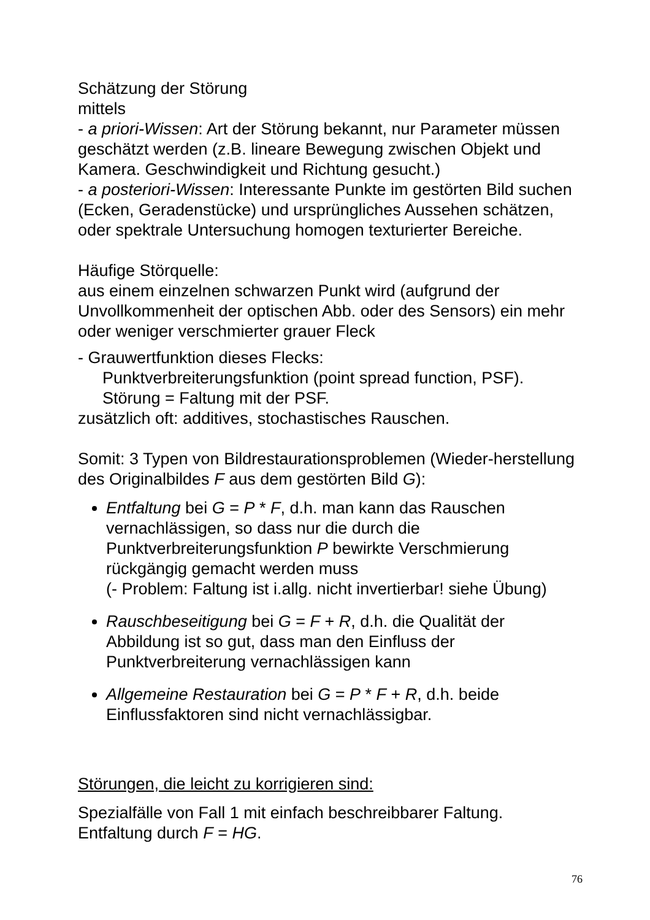Schätzung der Störung
mittels
- a priori-Wissen: Art der Störung bekannt, nur Parameter müssen geschätzt werden (z.B. lineare Bewegung zwischen Objekt und Kamera. Geschwindigkeit und Richtung gesucht.)
- a posteriori-Wissen: Interessante Punkte im gestörten Bild suchen (Ecken, Geradenstücke) und ursprüngliches Aussehen schätzen, oder spektrale Untersuchung homogen texturierter Bereiche.
Häufige Störquelle:
aus einem einzelnen schwarzen Punkt wird (aufgrund der Unvollkommenheit der optischen Abb. oder des Sensors) ein mehr oder weniger verschmierter grauer Fleck
- Grauwertfunktion dieses Flecks:
Punktverbreiterungsfunktion (point spread function, PSF).
Störung = Faltung mit der PSF.
zusätzlich oft: additives, stochastisches Rauschen.
Somit: 3 Typen von Bildrestaurationsproblemen (Wieder-herstellung des Originalbildes F aus dem gestörten Bild G):
Entfaltung bei G = P * F, d.h. man kann das Rauschen vernachlässigen, so dass nur die durch die Punktverbreiterungsfunktion P bewirkte Verschmierung rückgängig gemacht werden muss
(- Problem: Faltung ist i.allg. nicht invertierbar! siehe Übung)
Rauschbeseitigung bei G = F + R, d.h. die Qualität der Abbildung ist so gut, dass man den Einfluss der Punktverbreiterung vernachlässigen kann
Allgemeine Restauration bei G = P * F + R, d.h. beide Einflussfaktoren sind nicht vernachlässigbar.
Störungen, die leicht zu korrigieren sind:
Spezialfälle von Fall 1 mit einfach beschreibbarer Faltung.
Entfaltung durch F = HG.
76